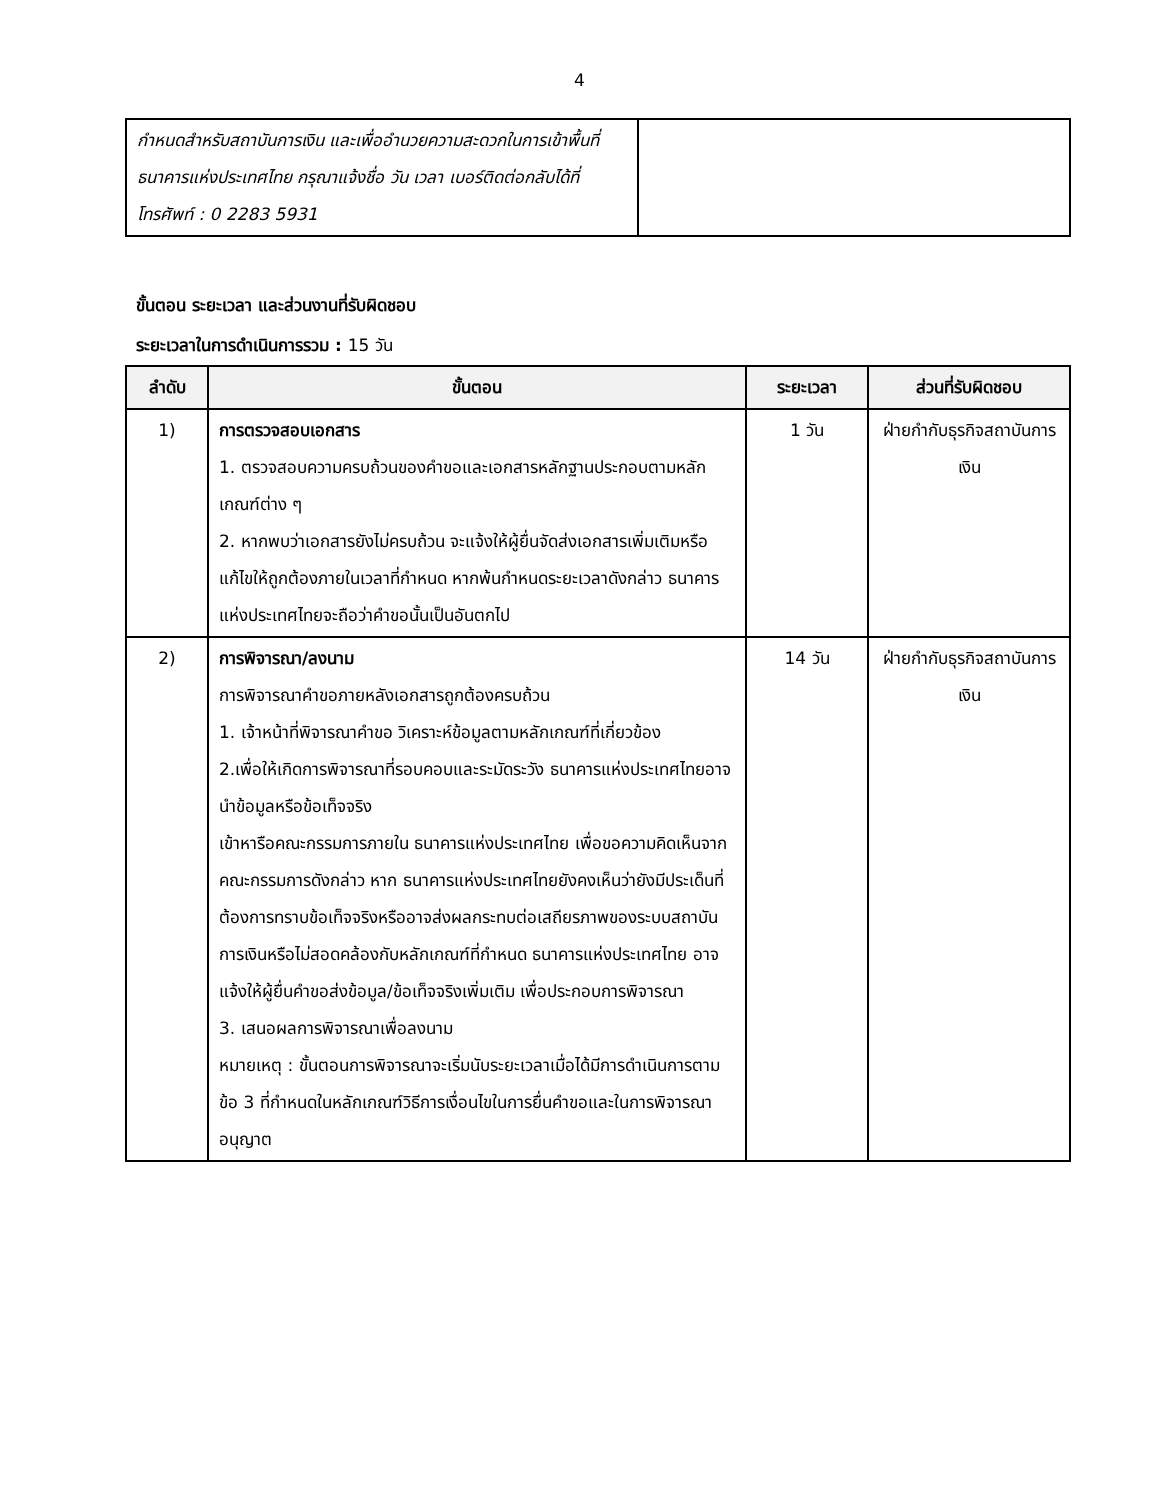4
| กำหนดสำหรับสถาบันการเงิน และเพื่ออำนวยความสะดวกในการเข้าพื้นที่ธนาคารแห่งประเทศไทย กรุณาแจ้งชื่อ วัน เวลา เบอร์ติดต่อกลับได้ที่ โทรศัพท์ : 0 2283 5931 | |
ขั้นตอน ระยะเวลา และส่วนงานที่รับผิดชอบ
ระยะเวลาในการดำเนินการรวม : 15 วัน
| ลำดับ | ขั้นตอน | ระยะเวลา | ส่วนที่รับผิดชอบ |
| --- | --- | --- | --- |
| 1) | การตรวจสอบเอกสาร 1. ตรวจสอบความครบถ้วนของคำขอและเอกสารหลักฐานประกอบตามหลักเกณฑ์ต่าง ๆ 2. หากพบว่าเอกสารยังไม่ครบถ้วน จะแจ้งให้ผู้ยื่นจัดส่งเอกสารเพิ่มเติมหรือแก้ไขให้ถูกต้องภายในเวลาที่กำหนด หากพ้นกำหนดระยะเวลาดังกล่าว ธนาคารแห่งประเทศไทยจะถือว่าคำขอนั้นเป็นอันตกไป | 1 วัน | ฝ่ายกำกับธุรกิจสถาบันการเงิน |
| 2) | การพิจารณา/ลงนาม การพิจารณาคำขอภายหลังเอกสารถูกต้องครบถ้วน 1. เจ้าหน้าที่พิจารณาคำขอ วิเคราะห์ข้อมูลตามหลักเกณฑ์ที่เกี่ยวข้อง 2.เพื่อให้เกิดการพิจารณาที่รอบคอบและระมัดระวัง ธนาคารแห่งประเทศไทยอาจนำข้อมูลหรือข้อเท็จจริง เข้าหารือคณะกรรมการภายใน ธนาคารแห่งประเทศไทย เพื่อขอความคิดเห็นจากคณะกรรมการดังกล่าว หาก ธนาคารแห่งประเทศไทยยังคงเห็นว่ายังมีประเด็นที่ต้องการทราบข้อเท็จจริงหรืออาจส่งผลกระทบต่อเสถียรภาพของระบบสถาบันการเงินหรือไม่สอดคล้องกับหลักเกณฑ์ที่กำหนด ธนาคารแห่งประเทศไทย อาจแจ้งให้ผู้ยื่นคำขอส่งข้อมูล/ข้อเท็จจริงเพิ่มเติม เพื่อประกอบการพิจารณา 3. เสนอผลการพิจารณาเพื่อลงนาม หมายเหตุ : ขั้นตอนการพิจารณาจะเริ่มนับระยะเวลาเมื่อได้มีการดำเนินการตามข้อ 3 ที่กำหนดในหลักเกณฑ์วิธีการเงื่อนไขในการยื่นคำขอและในการพิจารณาอนุญาต | 14 วัน | ฝ่ายกำกับธุรกิจสถาบันการเงิน |